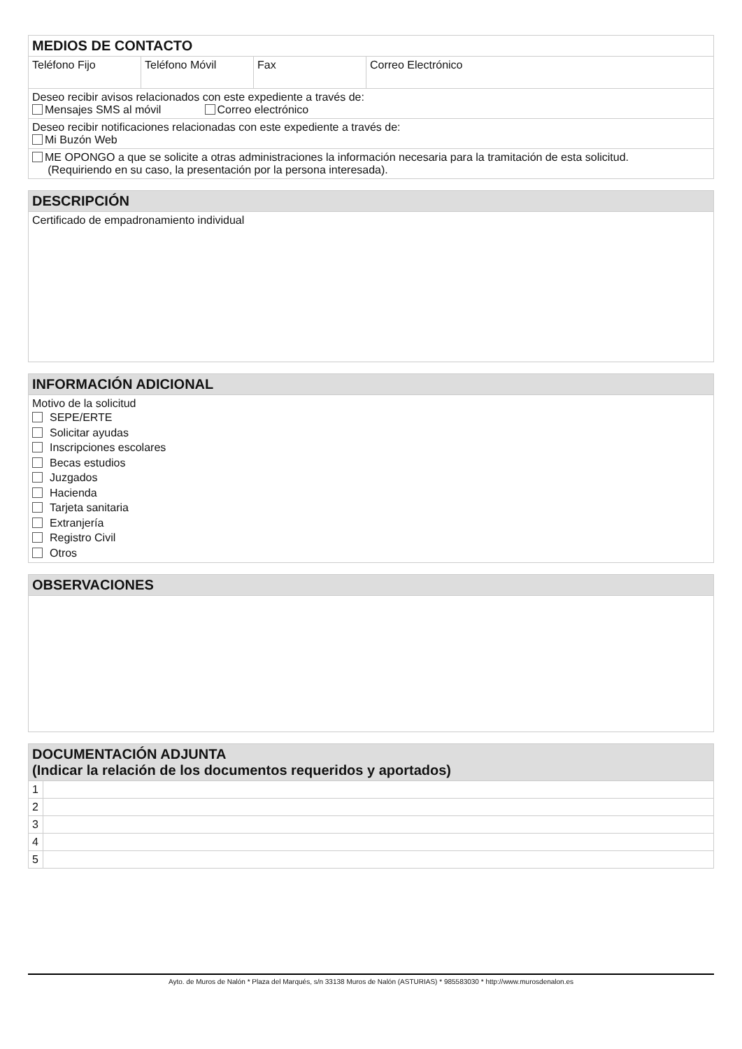| MEDIOS DE CONTACTO | | | |
| --- | --- | --- | --- |
| Teléfono Fijo | Teléfono Móvil | Fax | Correo Electrónico |
| Deseo recibir avisos relacionados con este expediente a través de: Mensajes SMS al móvil Correo electrónico | | | |
| Deseo recibir notificaciones relacionadas con este expediente a través de: Mi Buzón Web | | | |
| ME OPONGO a que se solicite a otras administraciones la información necesaria para la tramitación de esta solicitud. (Requiriendo en su caso, la presentación por la persona interesada). | | | |
| DESCRIPCIÓN |
| --- |
| Certificado de empadronamiento individual |
| INFORMACIÓN ADICIONAL |
| --- |
| Motivo de la solicitud SEPE/ERTE Solicitar ayudas Inscripciones escolares Becas estudios Juzgados Hacienda Tarjeta sanitaria Extranjería Registro Civil Otros |
| OBSERVACIONES |
| --- |
| DOCUMENTACIÓN ADJUNTA (Indicar la relación de los documentos requeridos y aportados) | |
| --- | --- |
| 1 | |
| 2 | |
| 3 | |
| 4 | |
| 5 | |
Ayto. de Muros de Nalón * Plaza del Marqués, s/n 33138 Muros de Nalón (ASTURIAS) * 985583030 * http://www.murosdenalon.es